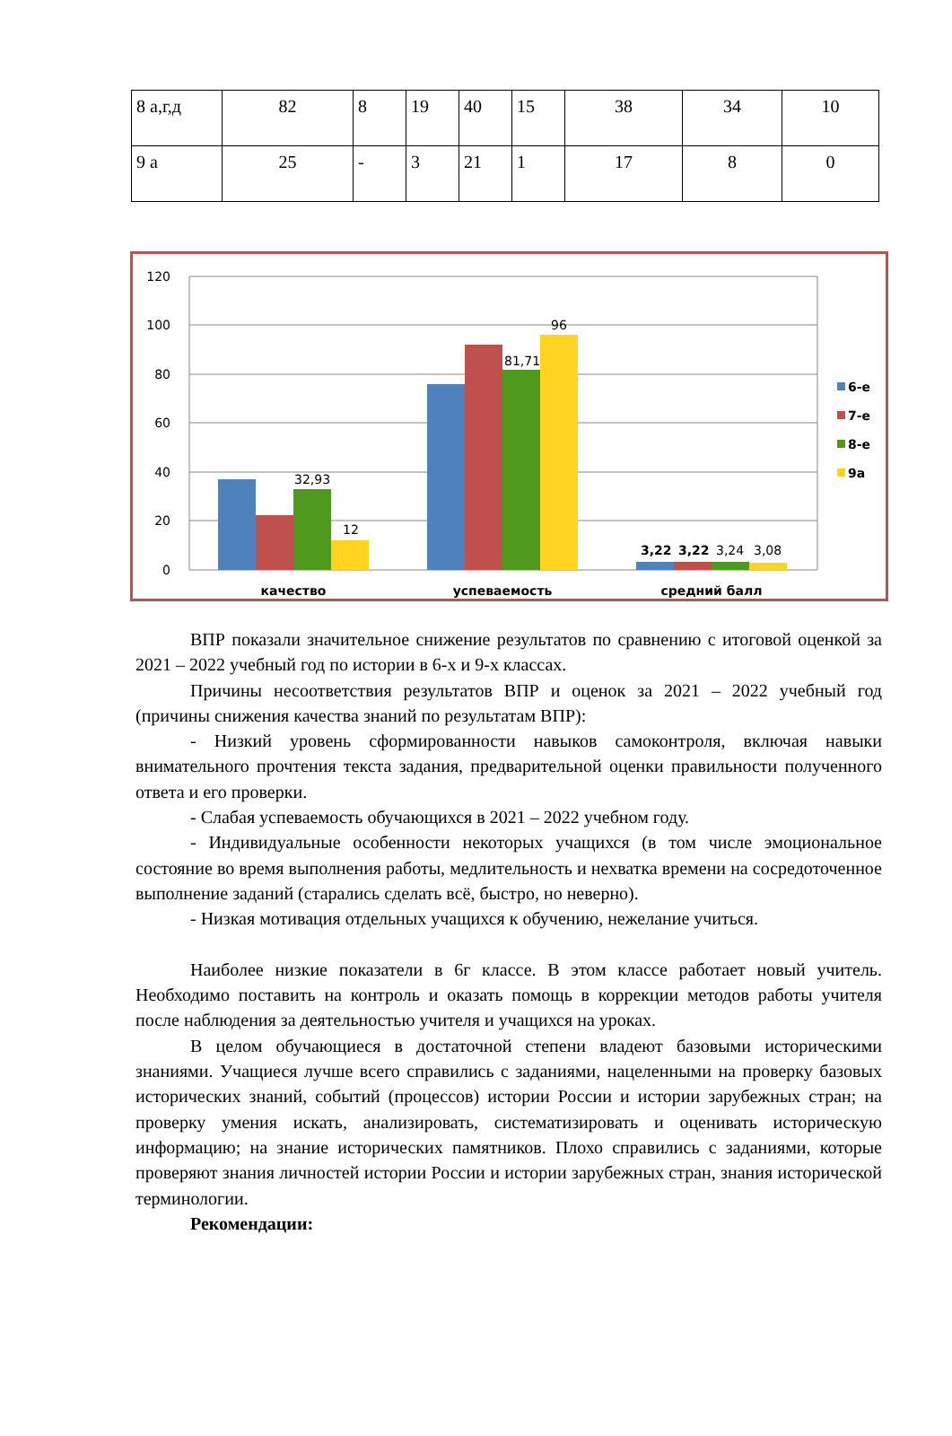| 8 а,г,д | 82 | 8 | 19 | 40 | 15 | 38 | 34 | 10 |
| 9 а | 25 | - | 3 | 21 | 1 | 17 | 8 | 0 |
120
100
80
60
40
20
0
32,93
12
81,71
96
3,22
3,22
3,24
3,08
качество
успеваемость
средний балл
6-е
7-е
8-е
9а
ВПР показали значительное снижение результатов по сравнению с итоговой оценкой за 2021 – 2022 учебный год по истории в 6-х и 9-х классах.
Причины несоответствия результатов ВПР и оценок за 2021 – 2022 учебный год (причины снижения качества знаний по результатам ВПР):
- Низкий уровень сформированности навыков самоконтроля, включая навыки внимательного прочтения текста задания, предварительной оценки правильности полученного ответа и его проверки.
- Слабая успеваемость обучающихся в 2021 – 2022 учебном году.
- Индивидуальные особенности некоторых учащихся (в том числе эмоциональное состояние во время выполнения работы, медлительность и нехватка времени на сосредоточенное выполнение заданий (старались сделать всё, быстро, но неверно).
- Низкая мотивация отдельных учащихся к обучению, нежелание учиться.
Наиболее низкие показатели в 6г классе. В этом классе работает новый учитель. Необходимо поставить на контроль и оказать помощь в коррекции методов работы учителя после наблюдения за деятельностью учителя и учащихся на уроках.
В целом обучающиеся в достаточной степени владеют базовыми историческими знаниями. Учащиеся лучше всего справились с заданиями, нацеленными на проверку базовых исторических знаний, событий (процессов) истории России и истории зарубежных стран; на проверку умения искать, анализировать, систематизировать и оценивать историческую информацию; на знание исторических памятников. Плохо справились с заданиями, которые проверяют знания личностей истории России и истории зарубежных стран, знания исторической терминологии.
Рекомендации: